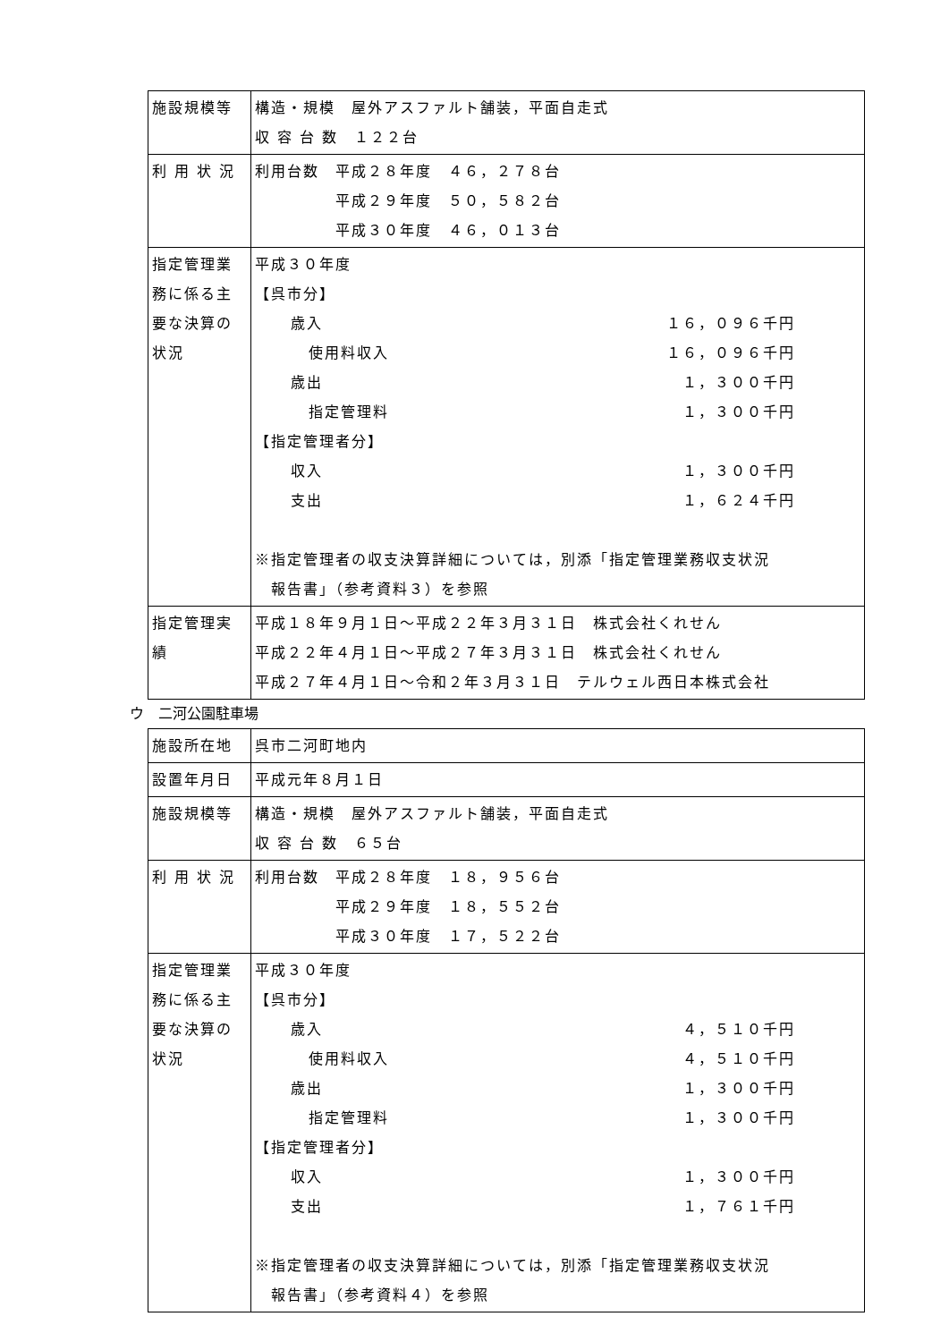| 施設規模等 | 構造・規模 屋外アスファルト舗装，平面自走式 収 容 台 数 １２２台 |
| 利 用 状 況 | 利用台数 平成２８年度 ４６，２７８台 平成２９年度 ５０，５８２台 平成３０年度 ４６，０１３台 |
| 指定管理業務に係る主要な決算の状況 | 平成３０年度 【呉市分】 歳入 １６，０９６千円 使用料収入 １６，０９６千円 歳出 １，３００千円 指定管理料 １，３００千円 【指定管理者分】 収入 １，３００千円 支出 １，６２４千円 ※指定管理者の収支決算詳細については，別添「指定管理業務収支状況 報告書」（参考資料３）を参照 |
| 指定管理実績 | 平成１８年９月１日～平成２２年３月３１日 株式会社くれせん 平成２２年４月１日～平成２７年３月３１日 株式会社くれせん 平成２７年４月１日～令和２年３月３１日 テルウェル西日本株式会社 |
ウ　二河公園駐車場
| 施設所在地 | 呉市二河町地内 |
| 設置年月日 | 平成元年８月１日 |
| 施設規模等 | 構造・規模 屋外アスファルト舗装，平面自走式 収 容 台 数 ６５台 |
| 利 用 状 況 | 利用台数 平成２８年度 １８，９５６台 平成２９年度 １８，５５２台 平成３０年度 １７，５２２台 |
| 指定管理業務に係る主要な決算の状況 | 平成３０年度 【呉市分】 歳入 ４，５１０千円 使用料収入 ４，５１０千円 歳出 １，３００千円 指定管理料 １，３００千円 【指定管理者分】 収入 １，３００千円 支出 １，７６１千円 ※指定管理者の収支決算詳細については，別添「指定管理業務収支状況 報告書」（参考資料４）を参照 |